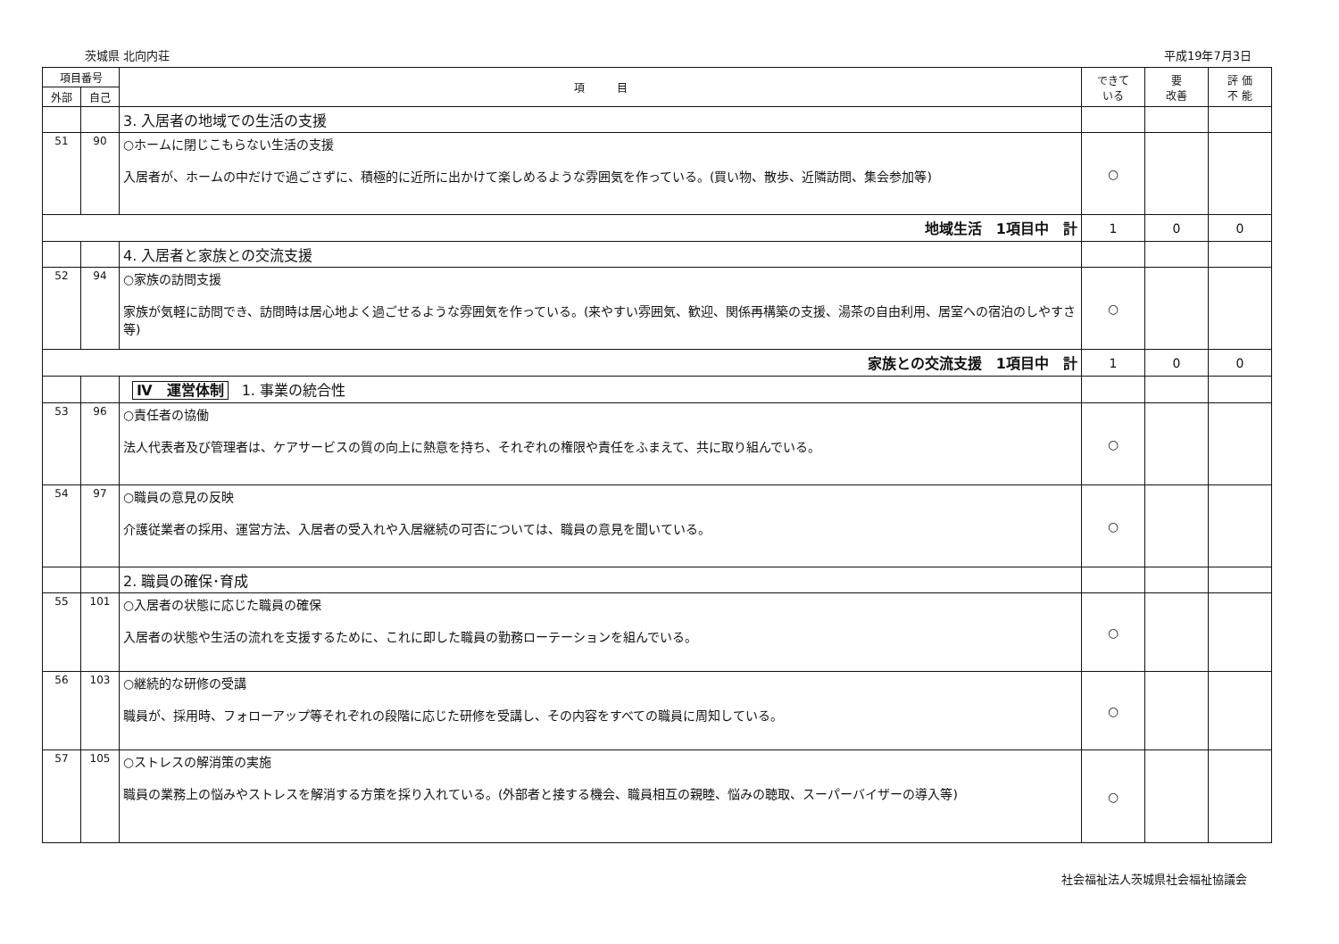茨城県 北向内荘 平成19年7月3日
| 項目番号 | | 項 目 | できて いる | 要 改善 | 評 価 不 能 |
| --- | --- | --- | --- | --- | --- |
| 外部 | 自己 | | | | |
| | | 3. 入居者の地域での生活の支援 | | | |
| 51 | 90 | ○ホームに閉じこもらない生活の支援 入居者が、ホームの中だけで過ごさずに、積極的に近所に出かけて楽しめるような雰囲気を作っている。(買い物、散歩、近隣訪問、集会参加等) | ○ | | |
| 地域生活 1項目中 計 | | | 1 | 0 | 0 |
| | | 4. 入居者と家族との交流支援 | | | |
| 52 | 94 | ○家族の訪問支援 家族が気軽に訪問でき、訪問時は居心地よく過ごせるような雰囲気を作っている。(来やすい雰囲気、歓迎、関係再構築の支援、湯茶の自由利用、居室への宿泊のしやすさ等) | ○ | | |
| 家族との交流支援 1項目中 計 | | | 1 | 0 | 0 |
| | | Ⅳ 運営体制 1. 事業の統合性 | | | |
| 53 | 96 | ○責任者の協働 法人代表者及び管理者は、ケアサービスの質の向上に熱意を持ち、それぞれの権限や責任をふまえて、共に取り組んでいる。 | ○ | | |
| 54 | 97 | ○職員の意見の反映 介護従業者の採用、運営方法、入居者の受入れや入居継続の可否については、職員の意見を聞いている。 | ○ | | |
| | | 2. 職員の確保･育成 | | | |
| 55 | 101 | ○入居者の状態に応じた職員の確保 入居者の状態や生活の流れを支援するために、これに即した職員の勤務ローテーションを組んでいる。 | ○ | | |
| 56 | 103 | ○継続的な研修の受講 職員が、採用時、フォローアップ等それぞれの段階に応じた研修を受講し、その内容をすべての職員に周知している。 | ○ | | |
| 57 | 105 | ○ストレスの解消策の実施 職員の業務上の悩みやストレスを解消する方策を採り入れている。(外部者と接する機会、職員相互の親睦、悩みの聴取、スーパーバイザーの導入等) | ○ | | |
社会福祉法人茨城県社会福祉協議会